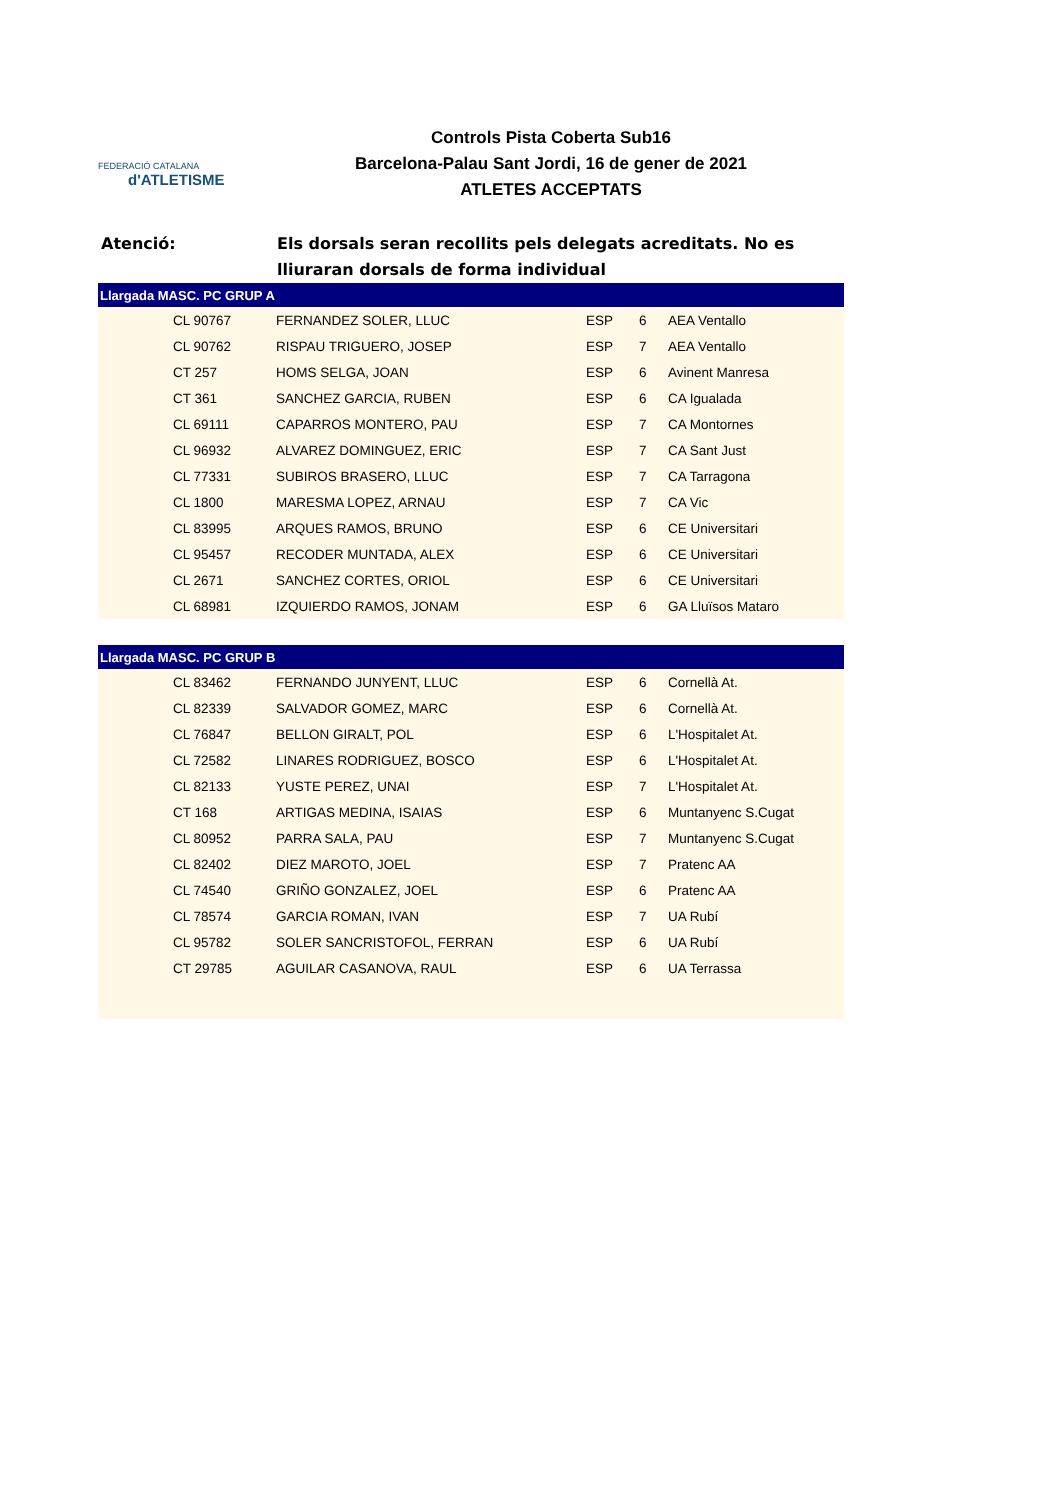FEDERACIÓ CATALANA
d'ATLETISME
Controls Pista Coberta Sub16
Barcelona-Palau Sant Jordi, 16 de gener de 2021
ATLETES ACCEPTATS
Atenció: Els dorsals seran recollits pels delegats acreditats. No es
lliuraran dorsals de forma individual
| Llargada MASC. PC GRUP A | | | | | |
| --- | --- | --- | --- | --- | --- |
| | CL 90767 | FERNANDEZ SOLER, LLUC | ESP | 6 | AEA Ventallo |
| | CL 90762 | RISPAU TRIGUERO, JOSEP | ESP | 7 | AEA Ventallo |
| | CT 257 | HOMS SELGA, JOAN | ESP | 6 | Avinent Manresa |
| | CT 361 | SANCHEZ GARCIA, RUBEN | ESP | 6 | CA Igualada |
| | CL 69111 | CAPARROS MONTERO, PAU | ESP | 7 | CA Montornes |
| | CL 96932 | ALVAREZ DOMINGUEZ, ERIC | ESP | 7 | CA Sant Just |
| | CL 77331 | SUBIROS BRASERO, LLUC | ESP | 7 | CA Tarragona |
| | CL 1800 | MARESMA LOPEZ, ARNAU | ESP | 7 | CA Vic |
| | CL 83995 | ARQUES RAMOS, BRUNO | ESP | 6 | CE Universitari |
| | CL 95457 | RECODER MUNTADA, ALEX | ESP | 6 | CE Universitari |
| | CL 2671 | SANCHEZ CORTES, ORIOL | ESP | 6 | CE Universitari |
| | CL 68981 | IZQUIERDO RAMOS, JONAM | ESP | 6 | GA Lluïsos Mataro |
| Llargada MASC. PC GRUP B | | | | | |
| --- | --- | --- | --- | --- | --- |
| | CL 83462 | FERNANDO JUNYENT, LLUC | ESP | 6 | Cornellà At. |
| | CL 82339 | SALVADOR GOMEZ, MARC | ESP | 6 | Cornellà At. |
| | CL 76847 | BELLON GIRALT, POL | ESP | 6 | L'Hospitalet At. |
| | CL 72582 | LINARES RODRIGUEZ, BOSCO | ESP | 6 | L'Hospitalet At. |
| | CL 82133 | YUSTE PEREZ, UNAI | ESP | 7 | L'Hospitalet At. |
| | CT 168 | ARTIGAS MEDINA, ISAIAS | ESP | 6 | Muntanyenc S.Cugat |
| | CL 80952 | PARRA SALA, PAU | ESP | 7 | Muntanyenc S.Cugat |
| | CL 82402 | DIEZ MAROTO, JOEL | ESP | 7 | Pratenc AA |
| | CL 74540 | GRIÑO GONZALEZ, JOEL | ESP | 6 | Pratenc AA |
| | CL 78574 | GARCIA ROMAN, IVAN | ESP | 7 | UA Rubí |
| | CL 95782 | SOLER SANCRISTOFOL, FERRAN | ESP | 6 | UA Rubí |
| | CT 29785 | AGUILAR CASANOVA, RAUL | ESP | 6 | UA Terrassa |